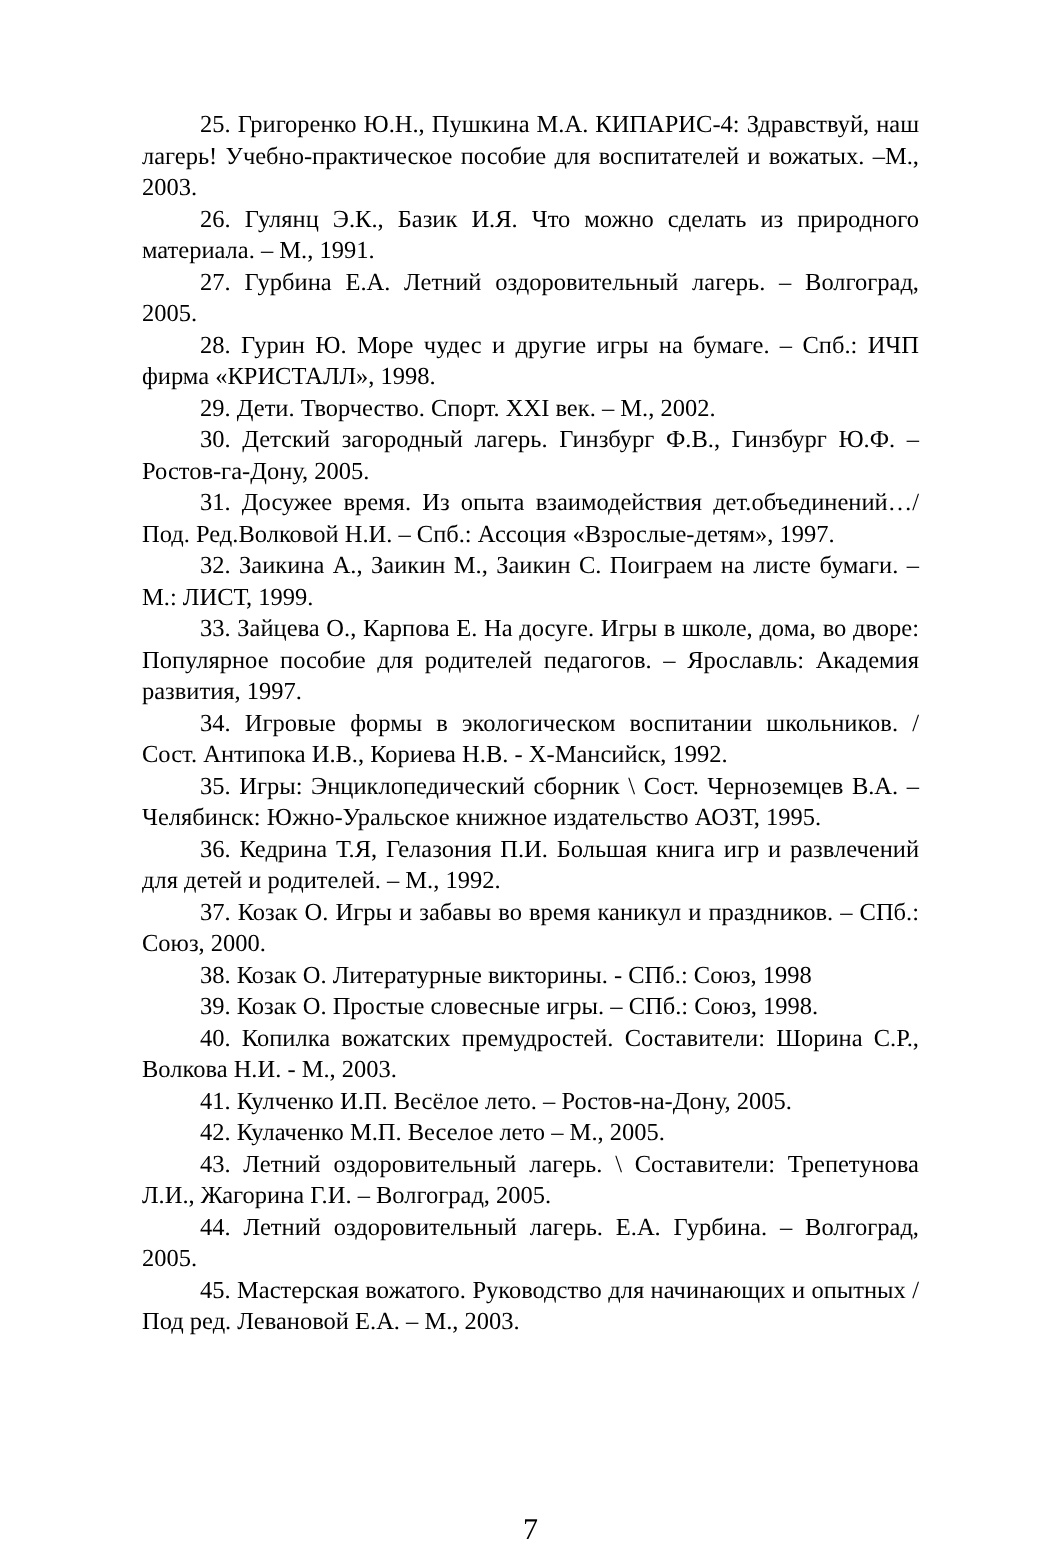25. Григоренко Ю.Н., Пушкина М.А. КИПАРИС-4: Здравствуй, наш лагерь! Учебно-практическое пособие для воспитателей и вожатых. –М., 2003.
26. Гулянц Э.К., Базик И.Я. Что можно сделать из природного материала. – М., 1991.
27. Гурбина Е.А. Летний оздоровительный лагерь. – Волгоград, 2005.
28. Гурин Ю. Море чудес и другие игры на бумаге. – Спб.: ИЧП фирма «КРИСТАЛЛ», 1998.
29. Дети. Творчество. Спорт. XXI век. – М., 2002.
30. Детский загородный лагерь. Гинзбург Ф.В., Гинзбург Ю.Ф. – Ростов-га-Дону, 2005.
31. Досужее время. Из опыта взаимодействия дет.объединений…/ Под. Ред.Волковой Н.И. – Спб.: Ассоция «Взрослые-детям», 1997.
32. Заикина А., Заикин М., Заикин С. Поиграем на листе бумаги. – М.: ЛИСТ, 1999.
33. Зайцева О., Карпова Е. На досуге. Игры в школе, дома, во дворе: Популярное пособие для родителей педагогов. – Ярославль: Академия развития, 1997.
34. Игровые формы в экологическом воспитании школьников. / Сост. Антипока И.В., Кориева Н.В. - Х-Мансийск, 1992.
35. Игры: Энциклопедический сборник \ Сост. Черноземцев В.А. – Челябинск: Южно-Уральское книжное издательство АОЗТ, 1995.
36. Кедрина Т.Я, Гелазония П.И. Большая книга игр и развлечений для детей и родителей. – М., 1992.
37. Козак О. Игры и забавы во время каникул и праздников. – СПб.: Союз, 2000.
38. Козак О. Литературные викторины. - СПб.: Союз, 1998
39. Козак О. Простые словесные игры. – СПб.: Союз, 1998.
40. Копилка вожатских премудростей. Составители: Шорина С.Р., Волкова Н.И. - М., 2003.
41. Кулченко И.П. Весёлое лето. – Ростов-на-Дону, 2005.
42. Кулаченко М.П. Веселое лето – М., 2005.
43. Летний оздоровительный лагерь. \ Составители: Трепетунова Л.И., Жагорина Г.И. – Волгоград, 2005.
44. Летний оздоровительный лагерь. Е.А. Гурбина. – Волгоград, 2005.
45. Мастерская вожатого. Руководство для начинающих и опытных / Под ред. Левановой Е.А. – М., 2003.
7